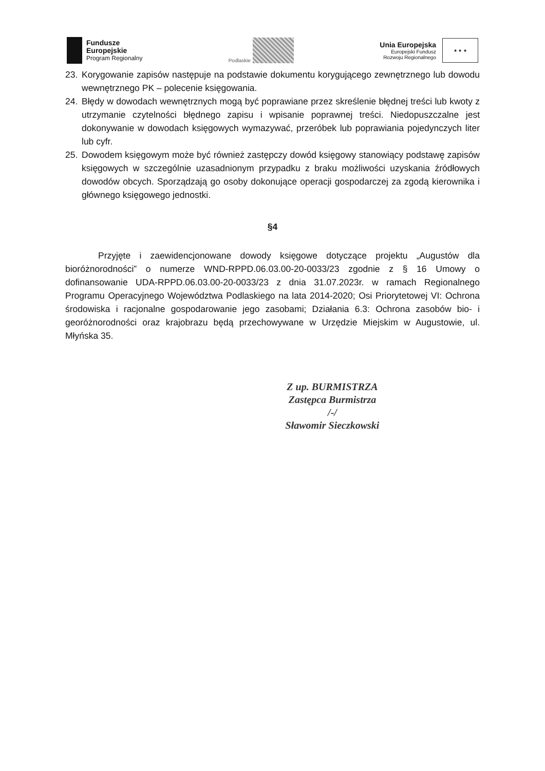Fundusze
Europejskie
Program Regionalny
Podlaskie
Unia Europejska
Europejski Fundusz
Rozwoju Regionalnego
★ ★ ★
23. Korygowanie zapisów następuje na podstawie dokumentu korygującego zewnętrznego lub dowodu wewnętrznego PK – polecenie księgowania.
24. Błędy w dowodach wewnętrznych mogą być poprawiane przez skreślenie błędnej treści lub kwoty z utrzymanie czytelności błędnego zapisu i wpisanie poprawnej treści. Niedopuszczalne jest dokonywanie w dowodach księgowych wymazywać, przeróbek lub poprawiania pojedynczych liter lub cyfr.
25. Dowodem księgowym może być również zastępczy dowód księgowy stanowiący podstawę zapisów księgowych w szczególnie uzasadnionym przypadku z braku możliwości uzyskania źródłowych dowodów obcych. Sporządzają go osoby dokonujące operacji gospodarczej za zgodą kierownika i głównego księgowego jednostki.
§4
Przyjęte i zaewidencjonowane dowody księgowe dotyczące projektu „Augustów dla bioróżnorodności” o numerze WND-RPPD.06.03.00-20-0033/23 zgodnie z § 16 Umowy o dofinansowanie UDA-RPPD.06.03.00-20-0033/23 z dnia 31.07.2023r. w ramach Regionalnego Programu Operacyjnego Województwa Podlaskiego na lata 2014-2020; Osi Priorytetowej VI: Ochrona środowiska i racjonalne gospodarowanie jego zasobami; Działania 6.3: Ochrona zasobów bio- i georóżnorodności oraz krajobrazu będą przechowywane w Urzędzie Miejskim w Augustowie, ul. Młyńska 35.
Z up. BURMISTRZA
Zastępca Burmistrza
/-/
Sławomir Sieczkowski